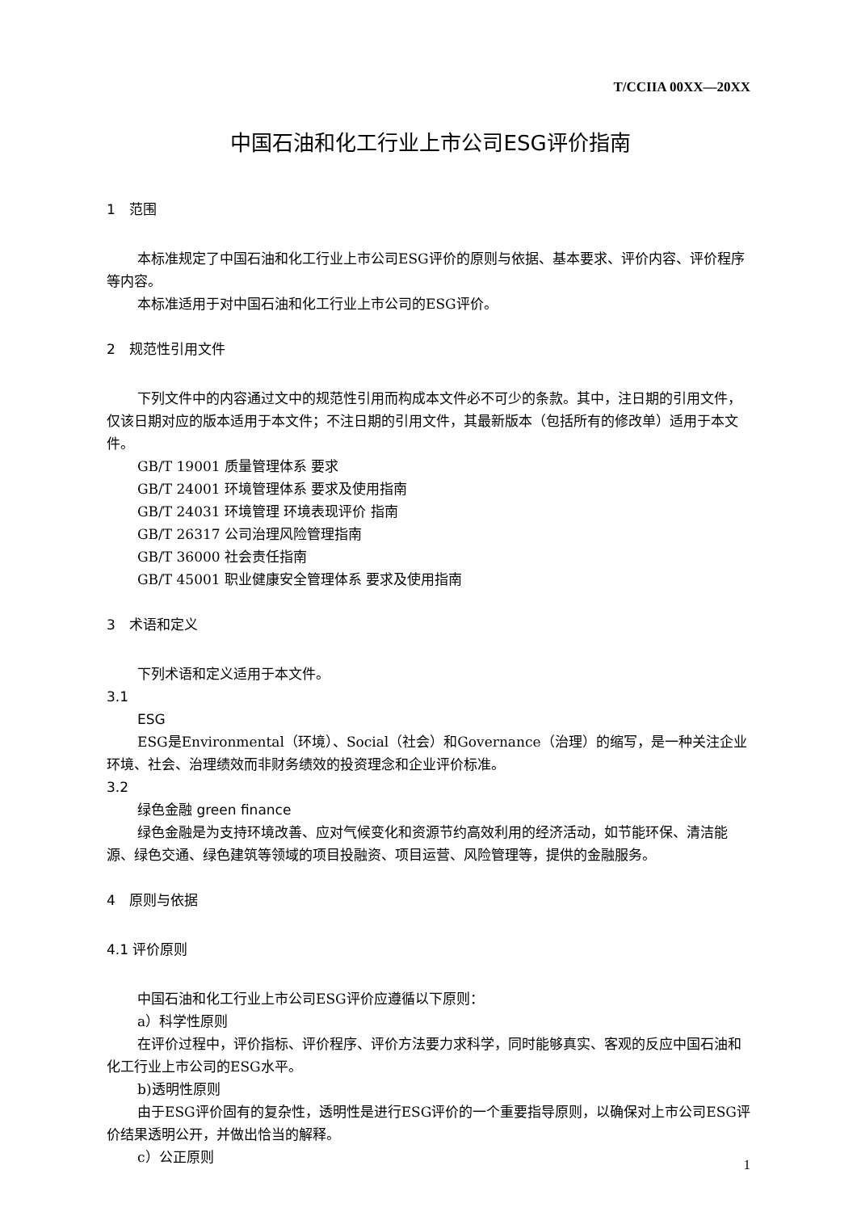T/CCIIA 00XX—20XX
中国石油和化工行业上市公司ESG评价指南
1　范围
本标准规定了中国石油和化工行业上市公司ESG评价的原则与依据、基本要求、评价内容、评价程序等内容。
本标准适用于对中国石油和化工行业上市公司的ESG评价。
2　规范性引用文件
下列文件中的内容通过文中的规范性引用而构成本文件必不可少的条款。其中，注日期的引用文件，仅该日期对应的版本适用于本文件；不注日期的引用文件，其最新版本（包括所有的修改单）适用于本文件。
GB/T 19001 质量管理体系 要求
GB/T 24001 环境管理体系 要求及使用指南
GB/T 24031 环境管理 环境表现评价 指南
GB/T 26317 公司治理风险管理指南
GB/T 36000 社会责任指南
GB/T 45001 职业健康安全管理体系 要求及使用指南
3　术语和定义
下列术语和定义适用于本文件。
3.1
ESG
ESG是Environmental（环境）、Social（社会）和Governance（治理）的缩写，是一种关注企业环境、社会、治理绩效而非财务绩效的投资理念和企业评价标准。
3.2
绿色金融 green finance
绿色金融是为支持环境改善、应对气候变化和资源节约高效利用的经济活动，如节能环保、清洁能源、绿色交通、绿色建筑等领域的项目投融资、项目运营、风险管理等，提供的金融服务。
4　原则与依据
4.1 评价原则
中国石油和化工行业上市公司ESG评价应遵循以下原则：
a）科学性原则
在评价过程中，评价指标、评价程序、评价方法要力求科学，同时能够真实、客观的反应中国石油和化工行业上市公司的ESG水平。
b)透明性原则
由于ESG评价固有的复杂性，透明性是进行ESG评价的一个重要指导原则，以确保对上市公司ESG评价结果透明公开，并做出恰当的解释。
c）公正原则
1